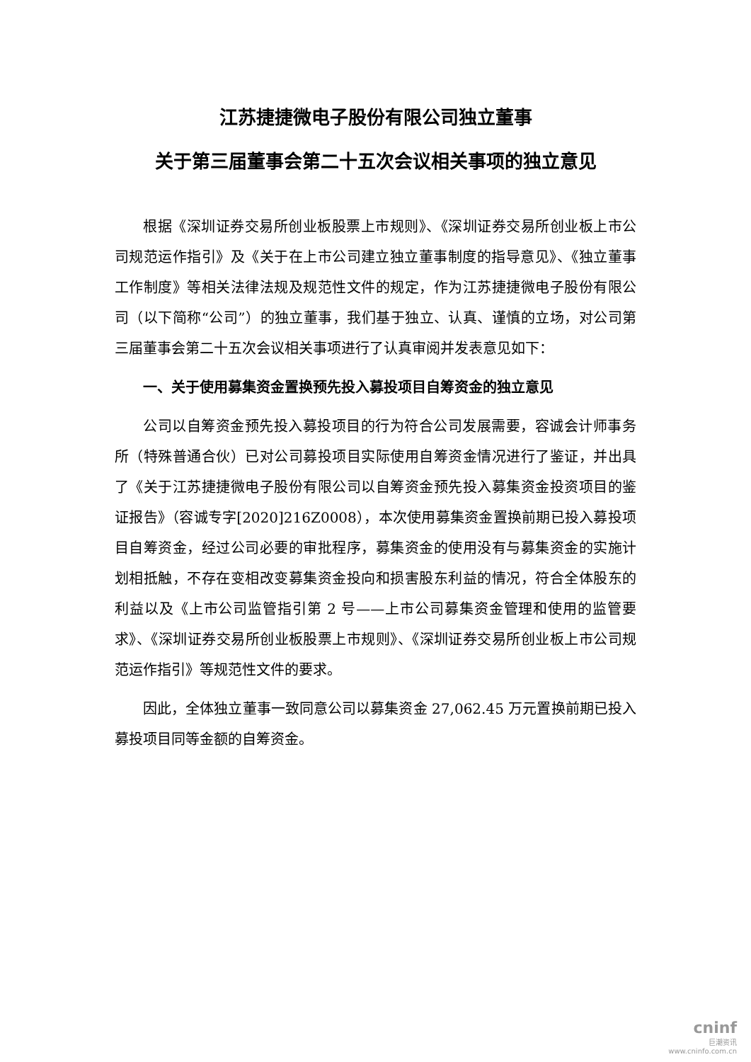江苏捷捷微电子股份有限公司独立董事
关于第三届董事会第二十五次会议相关事项的独立意见
根据《深圳证券交易所创业板股票上市规则》、《深圳证券交易所创业板上市公司规范运作指引》及《关于在上市公司建立独立董事制度的指导意见》、《独立董事工作制度》等相关法律法规及规范性文件的规定，作为江苏捷捷微电子股份有限公司（以下简称“公司”）的独立董事，我们基于独立、认真、谨慎的立场，对公司第三届董事会第二十五次会议相关事项进行了认真审阅并发表意见如下：
一、关于使用募集资金置换预先投入募投项目自筹资金的独立意见
公司以自筹资金预先投入募投项目的行为符合公司发展需要，容诚会计师事务所（特殊普通合伙）已对公司募投项目实际使用自筹资金情况进行了鉴证，并出具了《关于江苏捷捷微电子股份有限公司以自筹资金预先投入募集资金投资项目的鉴证报告》（容诚专字[2020]216Z0008），本次使用募集资金置换前期已投入募投项目自筹资金，经过公司必要的审批程序，募集资金的使用没有与募集资金的实施计划相抵触，不存在变相改变募集资金投向和损害股东利益的情况，符合全体股东的利益以及《上市公司监管指引第 2 号——上市公司募集资金管理和使用的监管要求》、《深圳证券交易所创业板股票上市规则》、《深圳证券交易所创业板上市公司规范运作指引》等规范性文件的要求。
因此，全体独立董事一致同意公司以募集资金 27,062.45 万元置换前期已投入募投项目同等金额的自筹资金。
cninf
巨潮资讯
www.cninfo.com.cn